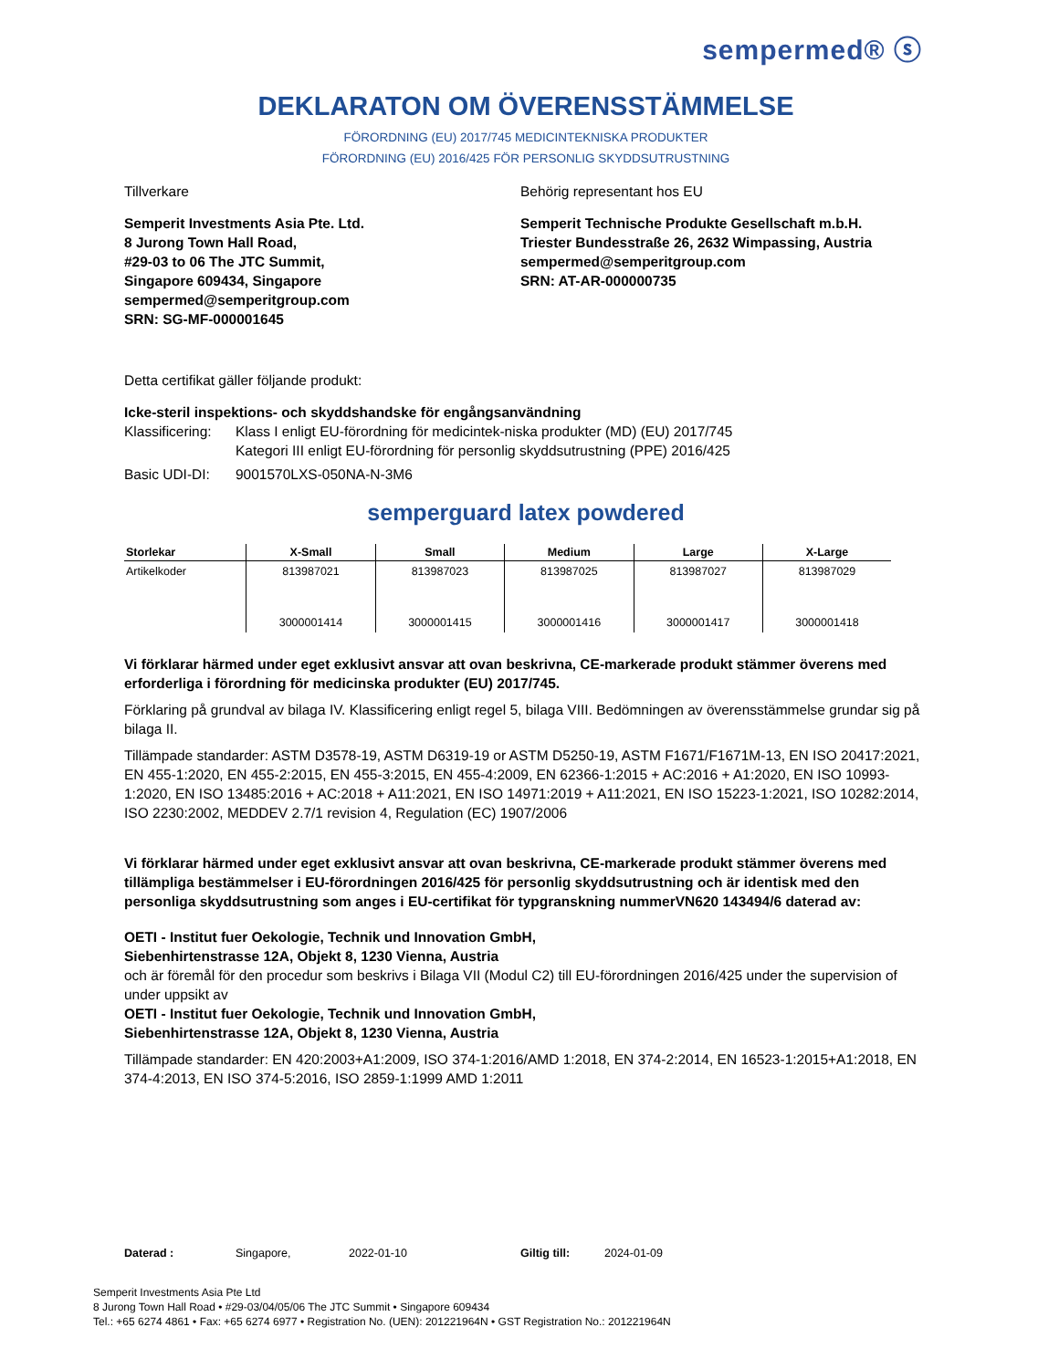sempermed® ⓢ
DEKLARATON OM ÖVERENSSTÄMMELSE
FÖRORDNING (EU) 2017/745 MEDICINTEKNISKA PRODUKTER
FÖRORDNING (EU) 2016/425 FÖR PERSONLIG SKYDDSUTRUSTNING
Tillverkare Behörig representant hos EU
Semperit Investments Asia Pte. Ltd.
8 Jurong Town Hall Road,
#29-03 to 06 The JTC Summit,
Singapore 609434, Singapore
sempermed@semperitgroup.com
SRN: SG-MF-000001645
Semperit Technische Produkte Gesellschaft m.b.H.
Triester Bundesstraße 26, 2632 Wimpassing, Austria
sempermed@semperitgroup.com
SRN: AT-AR-000000735
Detta certifikat gäller följande produkt:
Icke-steril inspektions- och skyddshandske för engångsanvändning
Klassificering:
Klass I enligt EU-förordning för medicintek-niska produkter (MD) (EU) 2017/745
Kategori III enligt EU-förordning för personlig skyddsutrustning (PPE) 2016/425
Basic UDI-DI: 9001570LXS-050NA-N-3M6
semperguard latex powdered
| Storlekar | X-Small | Small | Medium | Large | X-Large |
| --- | --- | --- | --- | --- | --- |
| Artikelkoder | 813987021 3000001414 | 813987023 3000001415 | 813987025 3000001416 | 813987027 3000001417 | 813987029 3000001418 |
Vi förklarar härmed under eget exklusivt ansvar att ovan beskrivna, CE-markerade produkt stämmer överens med erforderliga i förordning för medicinska produkter (EU) 2017/745.
Förklaring på grundval av bilaga IV. Klassificering enligt regel 5, bilaga VIII. Bedömningen av överensstämmelse grundar sig på bilaga II.
Tillämpade standarder: ASTM D3578-19, ASTM D6319-19 or ASTM D5250-19, ASTM F1671/F1671M-13, EN ISO 20417:2021, EN 455-1:2020, EN 455-2:2015, EN 455-3:2015, EN 455-4:2009, EN 62366-1:2015 + AC:2016 + A1:2020, EN ISO 10993-1:2020, EN ISO 13485:2016 + AC:2018 + A11:2021, EN ISO 14971:2019 + A11:2021, EN ISO 15223-1:2021, ISO 10282:2014, ISO 2230:2002, MEDDEV 2.7/1 revision 4, Regulation (EC) 1907/2006
Vi förklarar härmed under eget exklusivt ansvar att ovan beskrivna, CE-markerade produkt stämmer överens med tillämpliga bestämmelser i EU-förordningen 2016/425 för personlig skyddsutrustning och är identisk med den personliga skyddsutrustning som anges i EU-certifikat för typgranskning nummerVN620 143494/6 daterad av:
OETI - Institut fuer Oekologie, Technik und Innovation GmbH,
Siebenhirtenstrasse 12A, Objekt 8, 1230 Vienna, Austria
och är föremål för den procedur som beskrivs i Bilaga VII (Modul C2) till EU-förordningen 2016/425 under the supervision of under uppsikt av
OETI - Institut fuer Oekologie, Technik und Innovation GmbH,
Siebenhirtenstrasse 12A, Objekt 8, 1230 Vienna, Austria
Tillämpade standarder: EN 420:2003+A1:2009, ISO 374-1:2016/AMD 1:2018, EN 374-2:2014, EN 16523-1:2015+A1:2018, EN 374-4:2013, EN ISO 374-5:2016, ISO 2859-1:1999 AMD 1:2011
Daterad : Singapore, 2022-01-10 Giltig till: 2024-01-09
Semperit Investments Asia Pte Ltd
8 Jurong Town Hall Road • #29-03/04/05/06 The JTC Summit • Singapore 609434
Tel.: +65 6274 4861 • Fax: +65 6274 6977 • Registration No. (UEN): 201221964N • GST Registration No.: 201221964N